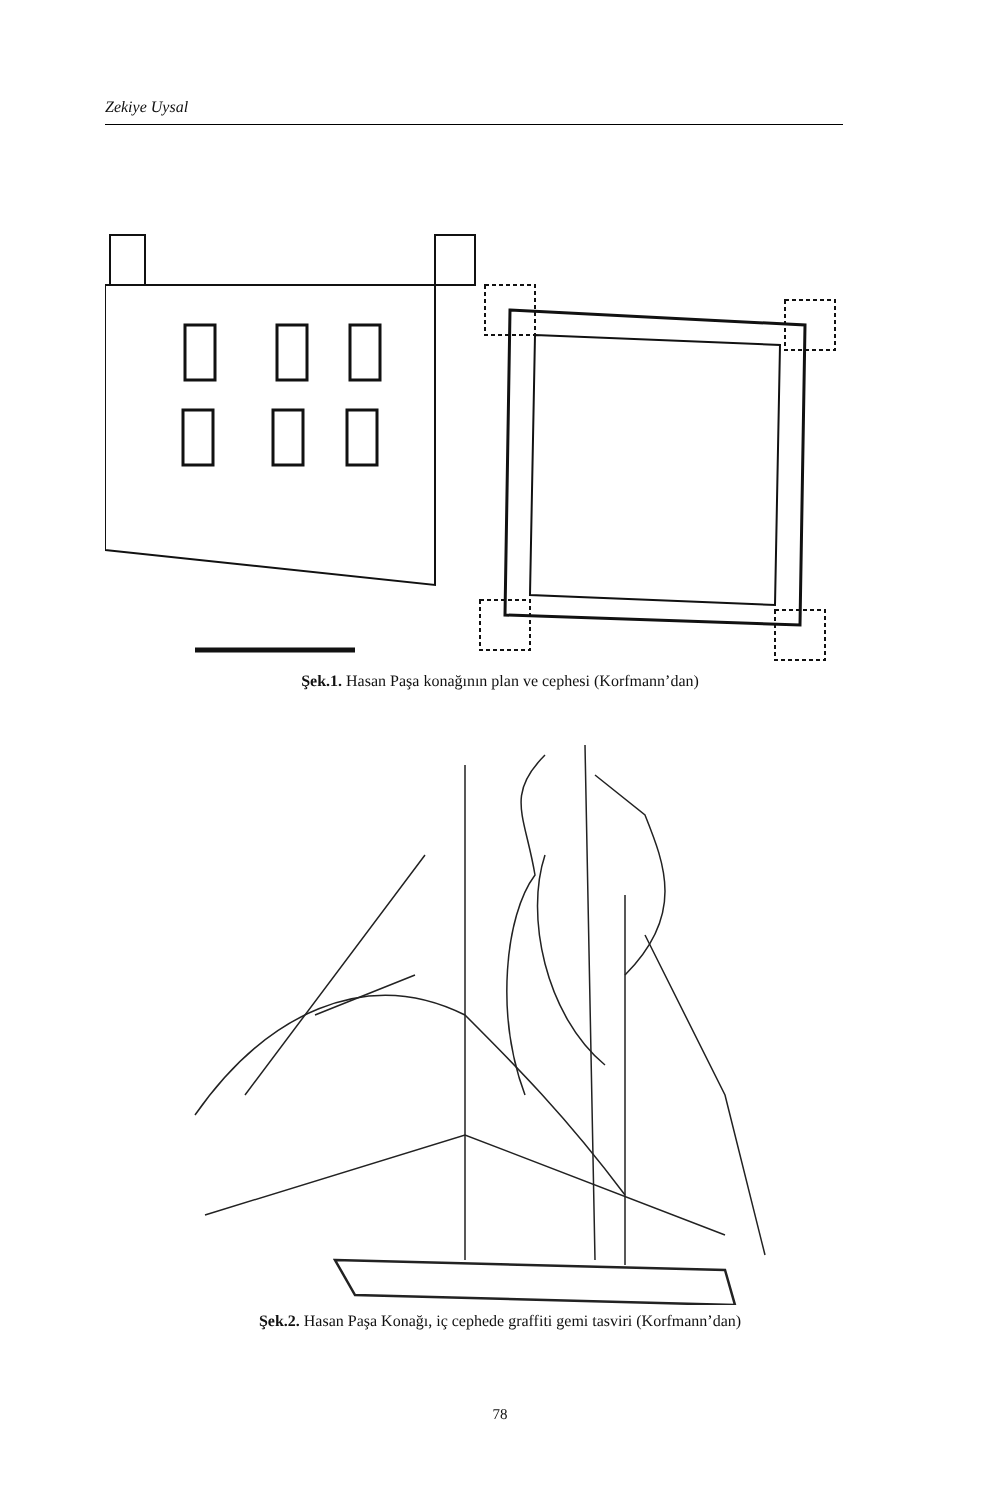Zekiye Uysal
Şek.1. Hasan Paşa konağının plan ve cephesi (Korfmann’dan)
Şek.2. Hasan Paşa Konağı, iç cephede graffiti gemi tasviri (Korfmann’dan)
78